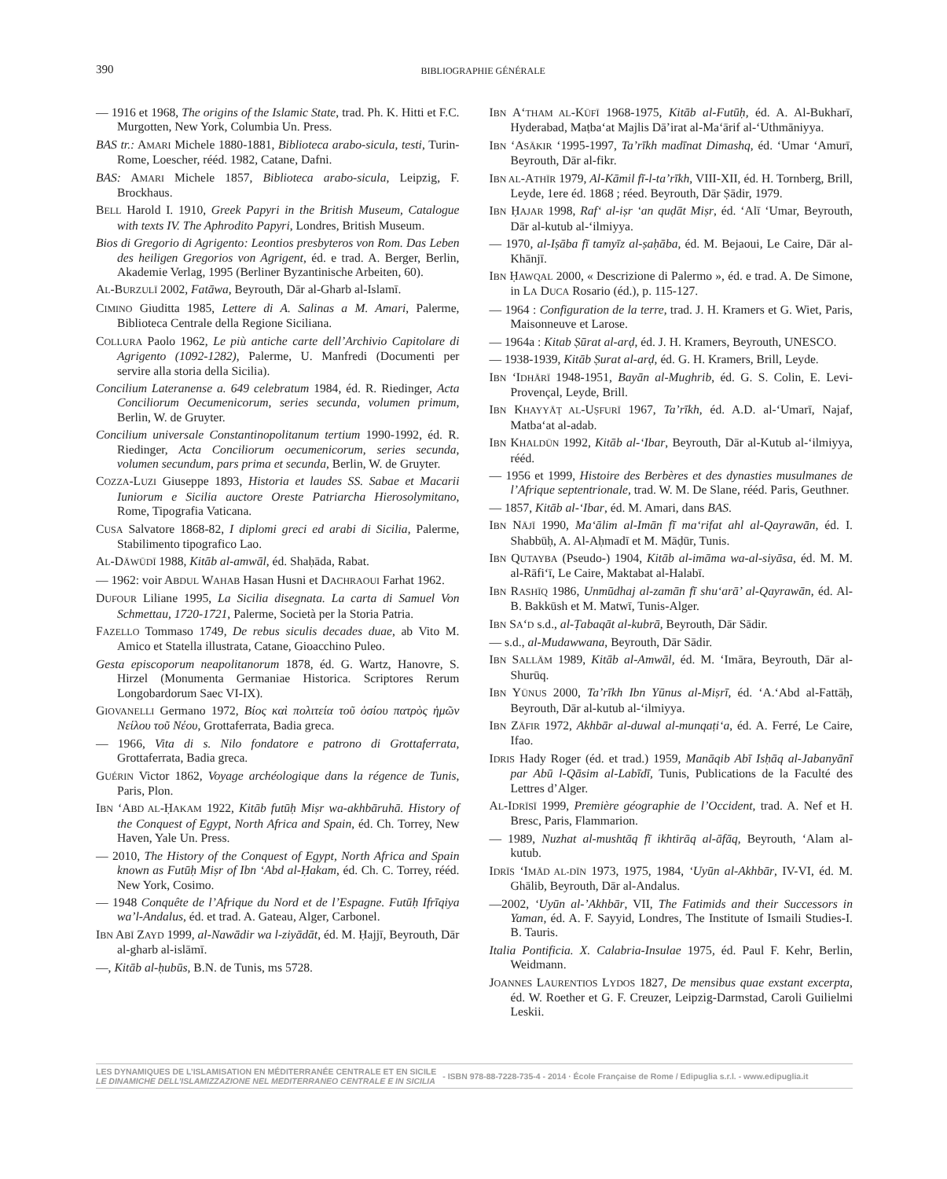390 BIBLIOGRAPHIE GÉNÉRALE
— 1916 et 1968, The origins of the Islamic State, trad. Ph. K. Hitti et F.C. Murgotten, New York, Columbia Un. Press.
BAS tr.: AMARI Michele 1880-1881, Biblioteca arabo-sicula, testi, Turin-Rome, Loescher, rééd. 1982, Catane, Dafni.
BAS: AMARI Michele 1857, Biblioteca arabo-sicula, Leipzig, F. Brockhaus.
BELL Harold I. 1910, Greek Papyri in the British Museum, Catalogue with texts IV. The Aphrodito Papyri, Londres, British Museum.
Bios di Gregorio di Agrigento: Leontios presbyteros von Rom. Das Leben des heiligen Gregorios von Agrigent, éd. e trad. A. Berger, Berlin, Akademie Verlag, 1995 (Berliner Byzantinische Arbeiten, 60).
AL-BURZULĪ 2002, Fatāwa, Beyrouth, Dār al-Gharb al-Islamī.
CIMINO Giuditta 1985, Lettere di A. Salinas a M. Amari, Palerme, Biblioteca Centrale della Regione Siciliana.
COLLURA Paolo 1962, Le più antiche carte dell’Archivio Capitolare di Agrigento (1092-1282), Palerme, U. Manfredi (Documenti per servire alla storia della Sicilia).
Concilium Lateranense a. 649 celebratum 1984, éd. R. Riedinger, Acta Conciliorum Oecumenicorum, series secunda, volumen primum, Berlin, W. de Gruyter.
Concilium universale Constantinopolitanum tertium 1990-1992, éd. R. Riedinger, Acta Conciliorum oecumenicorum, series secunda, volumen secundum, pars prima et secunda, Berlin, W. de Gruyter.
COZZA-LUZI Giuseppe 1893, Historia et laudes SS. Sabae et Macarii Iuniorum e Sicilia auctore Oreste Patriarcha Hierosolymitano, Rome, Tipografia Vaticana.
CUSA Salvatore 1868-82, I diplomi greci ed arabi di Sicilia, Palerme, Stabilimento tipografico Lao.
AL-DĀWŪDĪ 1988, Kitāb al-amwāl, éd. Shaḥāda, Rabat.
— 1962: voir ABDUL WAHAB Hasan Husni et DACHRAOUI Farhat 1962.
DUFOUR Liliane 1995, La Sicilia disegnata. La carta di Samuel Von Schmettau, 1720-1721, Palerme, Società per la Storia Patria.
FAZELLO Tommaso 1749, De rebus siculis decades duae, ab Vito M. Amico et Statella illustrata, Catane, Gioacchino Puleo.
Gesta episcoporum neapolitanorum 1878, éd. G. Wartz, Hanovre, S. Hirzel (Monumenta Germaniae Historica. Scriptores Rerum Longobardorum Saec VI-IX).
GIOVANELLI Germano 1972, Βίος καὶ πολιτεία τοῦ ὁσίου πατρὸς ἡμῶν Νείλου τοῦ Νέου, Grottaferrata, Badia greca.
— 1966, Vita di s. Nilo fondatore e patrono di Grottaferrata, Grottaferrata, Badia greca.
GUÉRIN Victor 1862, Voyage archéologique dans la régence de Tunis, Paris, Plon.
IBN ‘ABD AL-ḤAKAM 1922, Kitāb futūḥ Miṣr wa-akhbāruhā. History of the Conquest of Egypt, North Africa and Spain, éd. Ch. Torrey, New Haven, Yale Un. Press.
— 2010, The History of the Conquest of Egypt, North Africa and Spain known as Futūḥ Miṣr of Ibn ‘Abd al-Ḥakam, éd. Ch. C. Torrey, rééd. New York, Cosimo.
— 1948 Conquête de l’Afrique du Nord et de l’Espagne. Futūḥ Ifrīqiya wa’l-Andalus, éd. et trad. A. Gateau, Alger, Carbonel.
IBN ABĪ ZAYD 1999, al-Nawādir wa l-ziyādāt, éd. M. Ḥajjī, Beyrouth, Dār al-gharb al-islāmī.
—, Kitāb al-ḥubūs, B.N. de Tunis, ms 5728.
IBN A‘THAM AL-KŪFĪ 1968-1975, Kitāb al-Futūḥ, éd. A. Al-Bukharī, Hyderabad, Maṭba‘at Majlis Dā’irat al-Ma‘ārif al-‘Uthmāniyya.
IBN ‘ASĀKIR ‘1995-1997, Ta’rīkh madīnat Dimashq, éd. ‘Umar ‘Amurī, Beyrouth, Dār al-fikr.
IBN AL-ATHĪR 1979, Al-Kāmil fī-l-ta’rīkh, VIII-XII, éd. H. Tornberg, Brill, Leyde, 1ere éd. 1868 ; réed. Beyrouth, Dār Ṣādir, 1979.
IBN ḤAJAR 1998, Raf‘ al-iṣr ‘an quḍāt Miṣr, éd. ‘Alī ‘Umar, Beyrouth, Dār al-kutub al-‘ilmiyya.
— 1970, al-Iṣāba fī tamyīz al-ṣaḥāba, éd. M. Bejaoui, Le Caire, Dār al-Khānjī.
IBN ḤAWQAL 2000, « Descrizione di Palermo », éd. e trad. A. De Simone, in LA DUCA Rosario (éd.), p. 115-127.
— 1964 : Configuration de la terre, trad. J. H. Kramers et G. Wiet, Paris, Maisonneuve et Larose.
— 1964a : Kitab Ṣūrat al-arḍ, éd. J. H. Kramers, Beyrouth, UNESCO.
— 1938-1939, Kitāb Ṣurat al-arḍ, éd. G. H. Kramers, Brill, Leyde.
IBN ‘IDHĀRĪ 1948-1951, Bayān al-Mughrib, éd. G. S. Colin, E. Levi-Provençal, Leyde, Brill.
IBN KHAYYĀṬ AL-UṢFURĪ 1967, Ta’rīkh, éd. A.D. al-‘Umarī, Najaf, Matba‘at al-adab.
IBN KHALDŪN 1992, Kitāb al-‘Ibar, Beyrouth, Dār al-Kutub al-‘ilmiyya, rééd.
— 1956 et 1999, Histoire des Berbères et des dynasties musulmanes de l’Afrique septentrionale, trad. W. M. De Slane, rééd. Paris, Geuthner.
— 1857, Kitāb al-‘Ibar, éd. M. Amari, dans BAS.
IBN NĀJĪ 1990, Ma‘ālim al-Imān fī ma‘rifat ahl al-Qayrawān, éd. I. Shabbūḥ, A. Al-Aḥmadī et M. Māḍūr, Tunis.
IBN QUTAYBA (Pseudo-) 1904, Kitāb al-imāma wa-al-siyāsa, éd. M. M. al-Rāfi‘ī, Le Caire, Maktabat al-Halabī.
IBN RASHĪQ 1986, Unmūdhaj al-zamān fī shu‘arā’ al-Qayrawān, éd. Al-B. Bakkūsh et M. Matwī, Tunis-Alger.
IBN SA‘D s.d., al-Ṭabaqāt al-kubrā, Beyrouth, Dār Sādir.
— s.d., al-Mudawwana, Beyrouth, Dār Sādir.
IBN SALLĀM 1989, Kitāb al-Amwāl, éd. M. ‘Imāra, Beyrouth, Dār al-Shurūq.
IBN YŪNUS 2000, Ta’rīkh Ibn Yūnus al-Miṣrī, éd. ‘A.‘Abd al-Fattāḥ, Beyrouth, Dār al-kutub al-‘ilmiyya.
IBN ZĀFIR 1972, Akhbār al-duwal al-munqaṭi‘a, éd. A. Ferré, Le Caire, Ifao.
IDRIS Hady Roger (éd. et trad.) 1959, Manāqib Abī Isḥāq al-Jabanyānī par Abū l-Qāsim al-Labīdī, Tunis, Publications de la Faculté des Lettres d’Alger.
AL-IDRĪSĪ 1999, Première géographie de l’Occident, trad. A. Nef et H. Bresc, Paris, Flammarion.
— 1989, Nuzhat al-mushtāq fī ikhtirāq al-āfāq, Beyrouth, ‘Alam al-kutub.
IDRĪS ‘IMĀD AL-DĪN 1973, 1975, 1984, ‘Uyūn al-Akhbār, IV-VI, éd. M. Ghālib, Beyrouth, Dār al-Andalus.
—2002, ‘Uyūn al-’Akhbār, VII, The Fatimids and their Successors in Yaman, éd. A. F. Sayyid, Londres, The Institute of Ismaili Studies-I. B. Tauris.
Italia Pontificia. X. Calabria-Insulae 1975, éd. Paul F. Kehr, Berlin, Weidmann.
JOANNES LAURENTIOS LYDOS 1827, De mensibus quae exstant excerpta, éd. W. Roether et G. F. Creuzer, Leipzig-Darmstad, Caroli Guilielmi Leskii.
LES DYNAMIQUES DE L’ISLAMISATION EN MÉDITERRANÉE CENTRALE ET EN SICILE
LE DINAMICHE DELL’ISLAMIZZAZIONE NEL MEDITERRANEO CENTRALE E IN SICILIA
- ISBN 978-88-7228-735-4 - 2014 · École Française de Rome / Edipuglia s.r.l. - www.edipuglia.it